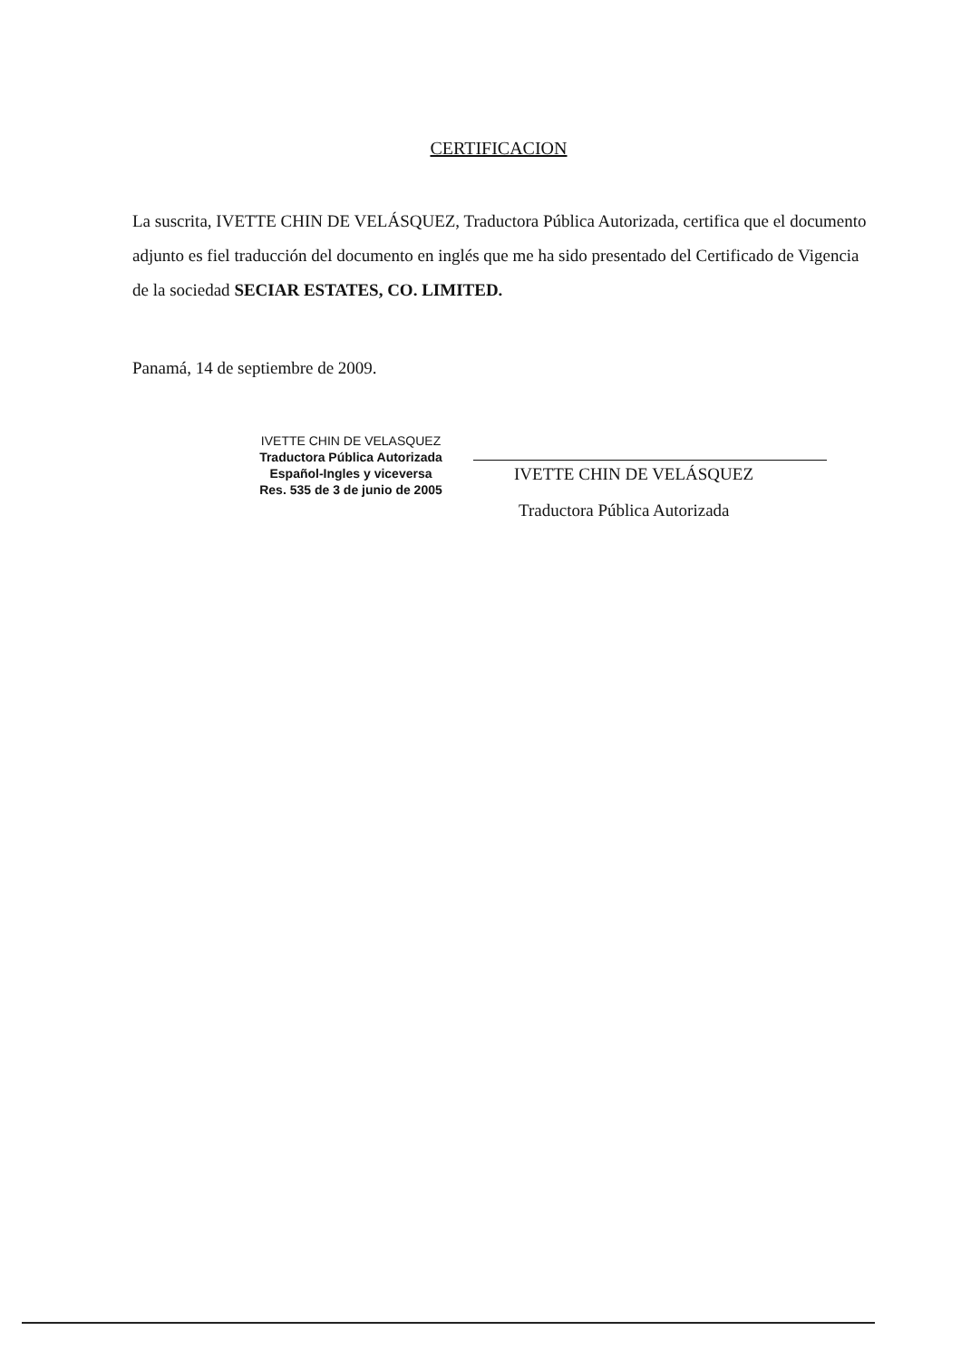CERTIFICACION
La suscrita, IVETTE CHIN DE VELÁSQUEZ, Traductora Pública Autorizada, certifica que el documento adjunto es fiel traducción del documento en inglés que me ha sido presentado del Certificado de Vigencia de la sociedad SECIAR ESTATES, CO. LIMITED.
Panamá, 14 de septiembre de 2009.
IVETTE CHIN DE VELASQUEZ
Traductora Pública Autorizada
Español-Ingles y viceversa
Res. 535 de 3 de junio de 2005
IVETTE CHIN DE VELÁSQUEZ
Traductora Pública Autorizada